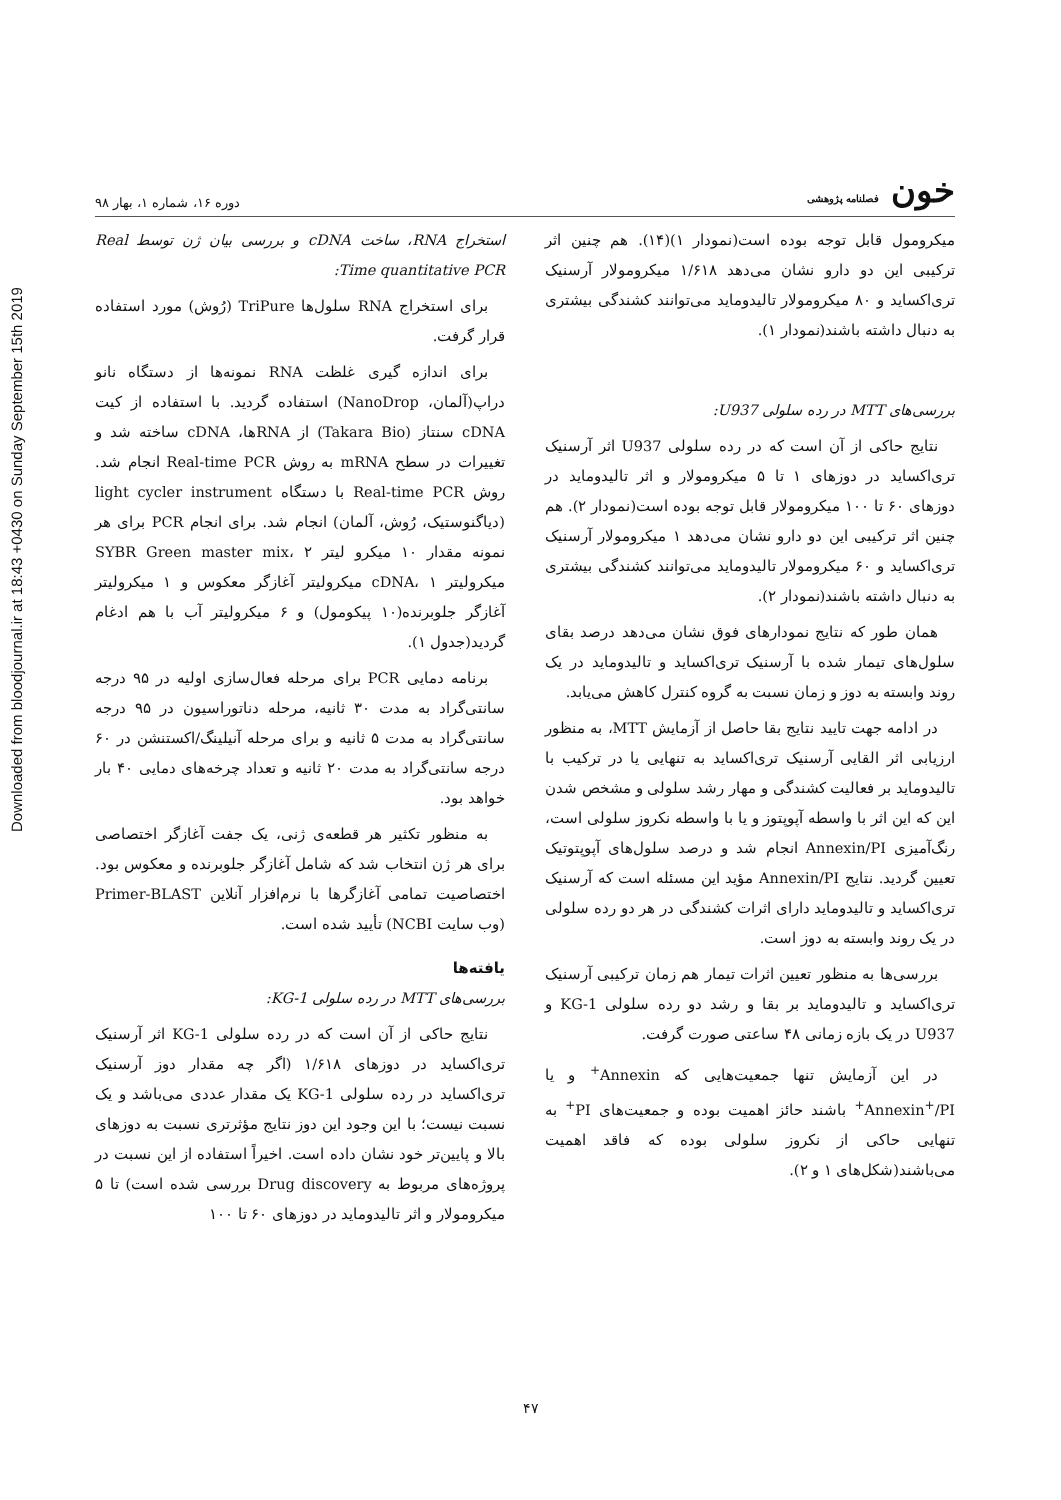Downloaded from bloodjournal.ir at 18:43 +0430 on Sunday September 15th 2019
خون فصلنامه پژوهشی
دوره ۱۶، شماره ۱، بهار ۹۸
استخراج RNA، ساخت cDNA و بررسی بیان ژن توسط Real Time quantitative PCR:
برای استخراج RNA سلول‌ها TriPure (رُوش) مورد استفاده قرار گرفت.
برای اندازه گیری غلظت RNA نمونه‌ها از دستگاه نانو دراپ(آلمان، NanoDrop) استفاده گردید. با استفاده از کیت cDNA سنتاز (Takara Bio) از RNAها، cDNA ساخته شد و تغییرات در سطح mRNA به روش Real-time PCR انجام شد. روش Real-time PCR با دستگاه light cycler instrument (دیاگنوستیک، رُوش، آلمان) انجام شد. برای انجام PCR برای هر نمونه مقدار ۱۰ میکرو لیتر SYBR Green master mix، ۲ میکرولیتر cDNA، ۱ میکرولیتر آغازگر معکوس و ۱ میکرولیتر آغازگر جلوبرنده(۱۰ پیکومول) و ۶ میکرولیتر آب با هم ادغام گردید(جدول ۱).
برنامه دمایی PCR برای مرحله فعال‌سازی اولیه در ۹۵ درجه سانتی‌گراد به مدت ۳۰ ثانیه، مرحله دناتوراسیون در ۹۵ درجه سانتی‌گراد به مدت ۵ ثانیه و برای مرحله آنیلینگ/اکستنشن در ۶۰ درجه سانتی‌گراد به مدت ۲۰ ثانیه و تعداد چرخه‌های دمایی ۴۰ بار خواهد بود.
به منظور تکثیر هر قطعه‌ی ژنی، یک جفت آغازگر اختصاصی برای هر ژن انتخاب شد که شامل آغازگر جلوبرنده و معکوس بود. اختصاصیت تمامی آغازگرها با نرم‌افزار آنلاین Primer-BLAST (وب سایت NCBI) تأیید شده است.
یافته‌ها
بررسی‌های MTT در رده سلولی KG-1:
نتایج حاکی از آن است که در رده سلولی KG-1 اثر آرسنیک تری‌اکساید در دوزهای ۱/۶۱۸ (اگر چه مقدار دوز آرسنیک تری‌اکساید در رده سلولی KG-1 یک مقدار عددی می‌باشد و یک نسبت نیست؛ با این وجود این دوز نتایج مؤثرتری نسبت به دوزهای بالا و پایین‌تر خود نشان داده است. اخیراً استفاده از این نسبت در پروژه‌های مربوط به Drug discovery بررسی شده است) تا ۵ میکرومولار و اثر تالیدوماید در دوزهای ۶۰ تا ۱۰۰
میکرومول قابل توجه بوده است(نمودار ۱)(۱۴). هم چنین اثر ترکیبی این دو دارو نشان می‌دهد ۱/۶۱۸ میکرومولار آرسنیک تری‌اکساید و ۸۰ میکرومولار تالیدوماید می‌توانند کشندگی بیشتری به دنبال داشته باشند(نمودار ۱).
بررسی‌های MTT در رده سلولی U937:
نتایج حاکی از آن است که در رده سلولی U937 اثر آرسنیک تری‌اکساید در دوزهای ۱ تا ۵ میکرومولار و اثر تالیدوماید در دوزهای ۶۰ تا ۱۰۰ میکرومولار قابل توجه بوده است(نمودار ۲). هم چنین اثر ترکیبی این دو دارو نشان می‌دهد ۱ میکرومولار آرسنیک تری‌اکساید و ۶۰ میکرومولار تالیدوماید می‌توانند کشندگی بیشتری به دنبال داشته باشند(نمودار ۲).
همان طور که نتایج نمودارهای فوق نشان می‌دهد درصد بقای سلول‌های تیمار شده با آرسنیک تری‌اکساید و تالیدوماید در یک روند وابسته به دوز و زمان نسبت به گروه کنترل کاهش می‌یابد.
در ادامه جهت تایید نتایج بقا حاصل از آزمایش MTT، به منظور ارزیابی اثر القایی آرسنیک تری‌اکساید به تنهایی یا در ترکیب با تالیدوماید بر فعالیت کشندگی و مهار رشد سلولی و مشخص شدن این که این اثر با واسطه آپوپتوز و یا با واسطه نکروز سلولی است، رنگ‌آمیزی Annexin/PI انجام شد و درصد سلول‌های آپوپتوتیک تعیین گردید. نتایج Annexin/PI مؤید این مسئله است که آرسنیک تری‌اکساید و تالیدوماید دارای اثرات کشندگی در هر دو رده سلولی در یک روند وابسته به دوز است.
بررسی‌ها به منظور تعیین اثرات تیمار هم زمان ترکیبی آرسنیک تری‌اکساید و تالیدوماید بر بقا و رشد دو رده سلولی KG-1 و U937 در یک بازه زمانی ۴۸ ساعتی صورت گرفت.
در این آزمایش تنها جمعیت‌هایی که Annexin<sup>+</sup> و یا Annexin<sup>+</sup>/PI<sup>+</sup> باشند حائز اهمیت بوده و جمعیت‌های PI<sup>+</sup> به تنهایی حاکی از نکروز سلولی بوده که فاقد اهمیت می‌باشند(شکل‌های ۱ و ۲).
۴۷